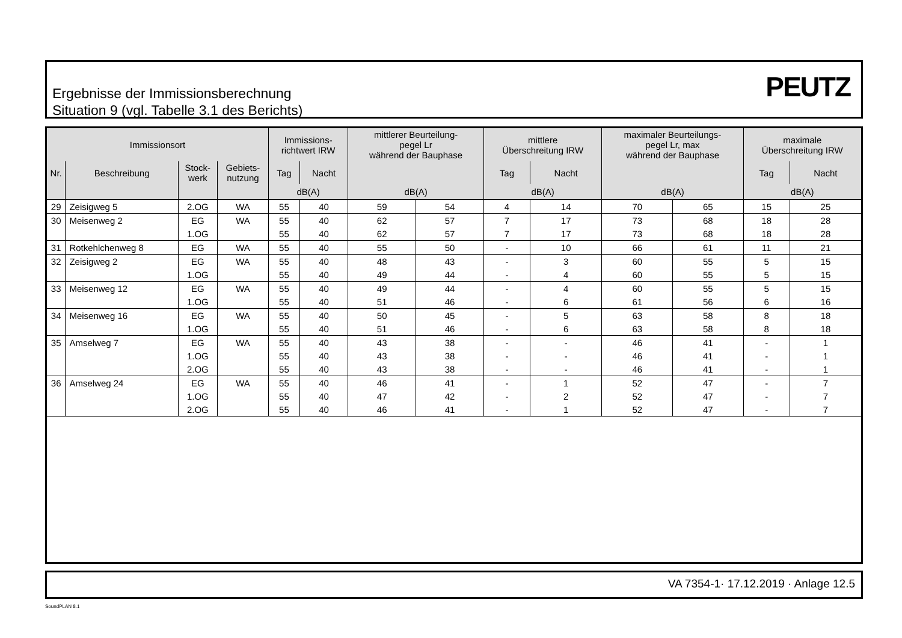Ergebnisse der Immissionsberechnung
Situation 9 (vgl. Tabelle 3.1 des Berichts)
PEUTZ
| Immissionsort | | | | Immissions- richtwert IRW | | mittlerer Beurteilung- pegel Lr während der Bauphase | | mittlere Überschreitung IRW | | maximaler Beurteilungs- pegel Lr, max während der Bauphase | | maximale Überschreitung IRW | |
| --- | --- | --- | --- | --- | --- | --- | --- | --- | --- | --- | --- | --- | --- |
| Nr. | Beschreibung | Stock- werk | Gebiets- nutzung | Tag | Nacht | | | Tag | Nacht | | | Tag | Nacht |
| | | | | dB(A) | | dB(A) | | dB(A) | | dB(A) | | dB(A) | |
| 29 | Zeisigweg 5 | 2.OG | WA | 55 | 40 | 59 | 54 | 4 | 14 | 70 | 65 | 15 | 25 |
| 30 | Meisenweg 2 | EG | WA | 55 | 40 | 62 | 57 | 7 | 17 | 73 | 68 | 18 | 28 |
| | | 1.OG | | 55 | 40 | 62 | 57 | 7 | 17 | 73 | 68 | 18 | 28 |
| 31 | Rotkehlchenweg 8 | EG | WA | 55 | 40 | 55 | 50 | - | 10 | 66 | 61 | 11 | 21 |
| 32 | Zeisigweg 2 | EG | WA | 55 | 40 | 48 | 43 | - | 3 | 60 | 55 | 5 | 15 |
| | | 1.OG | | 55 | 40 | 49 | 44 | - | 4 | 60 | 55 | 5 | 15 |
| 33 | Meisenweg 12 | EG | WA | 55 | 40 | 49 | 44 | - | 4 | 60 | 55 | 5 | 15 |
| | | 1.OG | | 55 | 40 | 51 | 46 | - | 6 | 61 | 56 | 6 | 16 |
| 34 | Meisenweg 16 | EG | WA | 55 | 40 | 50 | 45 | - | 5 | 63 | 58 | 8 | 18 |
| | | 1.OG | | 55 | 40 | 51 | 46 | - | 6 | 63 | 58 | 8 | 18 |
| 35 | Amselweg 7 | EG | WA | 55 | 40 | 43 | 38 | - | - | 46 | 41 | - | 1 |
| | | 1.OG | | 55 | 40 | 43 | 38 | - | - | 46 | 41 | - | 1 |
| | | 2.OG | | 55 | 40 | 43 | 38 | - | - | 46 | 41 | - | 1 |
| 36 | Amselweg 24 | EG | WA | 55 | 40 | 46 | 41 | - | 1 | 52 | 47 | - | 7 |
| | | 1.OG | | 55 | 40 | 47 | 42 | - | 2 | 52 | 47 | - | 7 |
| | | 2.OG | | 55 | 40 | 46 | 41 | - | 1 | 52 | 47 | - | 7 |
VA 7354-1· 17.12.2019 · Anlage 12.5
SoundPLAN 8.1